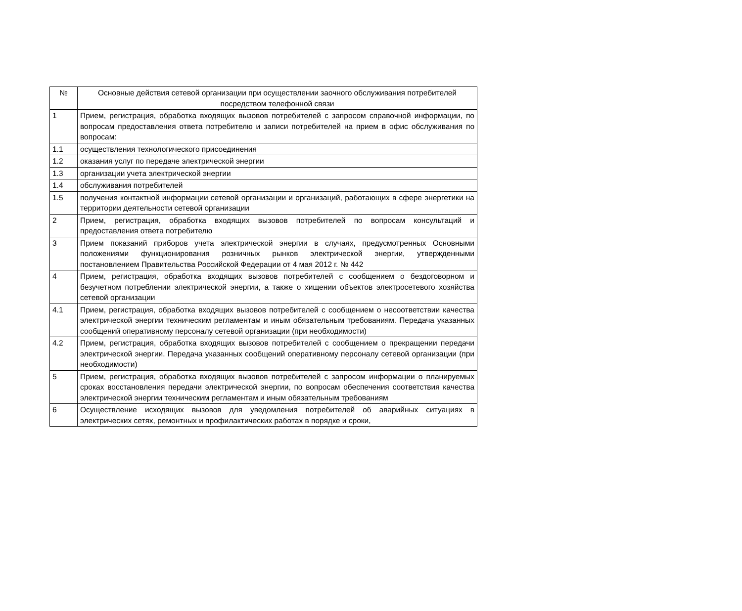| № | Основные действия сетевой организации при осуществлении заочного обслуживания потребителей посредством телефонной связи |
| --- | --- |
| 1 | Прием, регистрация, обработка входящих вызовов потребителей с запросом справочной информации, по вопросам предоставления ответа потребителю и записи потребителей на прием в офис обслуживания по вопросам: |
| 1.1 | осуществления технологического присоединения |
| 1.2 | оказания услуг по передаче электрической энергии |
| 1.3 | организации учета электрической энергии |
| 1.4 | обслуживания потребителей |
| 1.5 | получения контактной информации сетевой организации и организаций, работающих в сфере энергетики на территории деятельности сетевой организации |
| 2 | Прием, регистрация, обработка входящих вызовов потребителей по вопросам консультаций и предоставления ответа потребителю |
| 3 | Прием показаний приборов учета электрической энергии в случаях, предусмотренных Основными положениями функционирования розничных рынков электрической энергии, утвержденными постановлением Правительства Российской Федерации от 4 мая 2012 г. № 442 |
| 4 | Прием, регистрация, обработка входящих вызовов потребителей с сообщением о бездоговорном и безучетном потреблении электрической энергии, а также о хищении объектов электросетевого хозяйства сетевой организации |
| 4.1 | Прием, регистрация, обработка входящих вызовов потребителей с сообщением о несоответствии качества электрической энергии техническим регламентам и иным обязательным требованиям. Передача указанных сообщений оперативному персоналу сетевой организации (при необходимости) |
| 4.2 | Прием, регистрация, обработка входящих вызовов потребителей с сообщением о прекращении передачи электрической энергии. Передача указанных сообщений оперативному персоналу сетевой организации (при необходимости) |
| 5 | Прием, регистрация, обработка входящих вызовов потребителей с запросом информации о планируемых сроках восстановления передачи электрической энергии, по вопросам обеспечения соответствия качества электрической энергии техническим регламентам и иным обязательным требованиям |
| 6 | Осуществление исходящих вызовов для уведомления потребителей об аварийных ситуациях в электрических сетях, ремонтных и профилактических работах в порядке и сроки, |